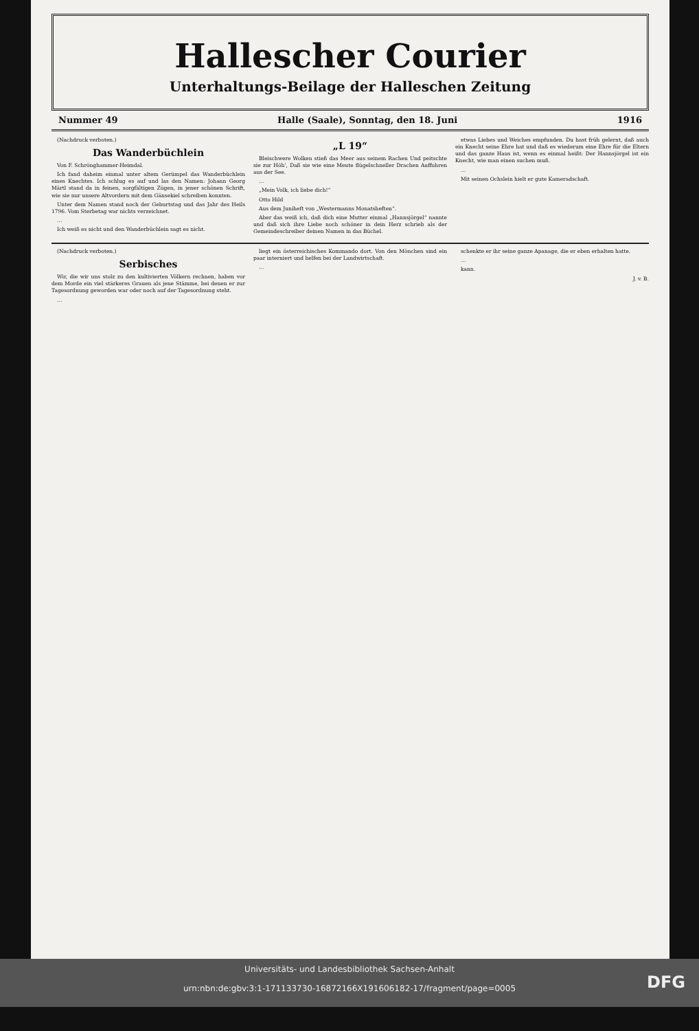Hallescher Courier
Unterhaltungs-Beilage der Halleschen Zeitung
Nummer 49 Halle (Saale), Sonntag, den 18. Juni 1916
(Nachdruck verboten.)
Das Wanderbüchlein
Von F. Schrönghammer-Heimdal.
Ich fand daheim einmal unter altem Gerümpel das Wanderbüchlein eines Knechtes. Ich schlug es auf und las den Namen: Johann Georg Märtl stand da in feinen, sorgfältigen Zügen, in jener schönen Schrift, wie sie nur unsere Altvordern mit dem Gänsekiel schreiben konnten.
Unter dem Namen stand noch der Geburtstag und das Jahr des Heils 1796. Vom Sterbetag war nichts verzeichnet.
…
Ich weiß es nicht und den Wanderbüchlein sagt es nicht.
„L 19“
Bleischwere Wolken stieß das Meer aus seinem Rachen Und peitschte sie zur Höh’, Daß sie wie eine Meute flügelschneller Drachen Auffuhren aus der See.
…
„Mein Volk, ich liebe dich!“
Otto Hild
Aus dem Juniheft von „Westermanns Monatsheften“.
Aber das weiß ich, daß dich eine Mutter einmal „Hannsjörgel“ nannte und daß sich ihre Liebe noch schöner in dein Herz schrieb als der Gemeindeschreiber deinen Namen in das Büchel.
etwas Liebes und Weiches empfunden. Du hast früh gelernt, daß auch ein Knecht seine Ehre hat und daß es wiederum eine Ehre für die Eltern und das ganze Haus ist, wenn es einmal heißt: Der Hannsjörgel ist ein Knecht, wie man einen suchen muß.
…
Mit seinen Ochslein hielt er gute Kameradschaft.
(Nachdruck verboten.)
Serbisches
Wir, die wir uns stolz zu den kultivierten Völkern rechnen, haben vor dem Morde ein viel stärkeres Grauen als jene Stämme, bei denen er zur Tagesordnung geworden war oder noch auf der Tagesordnung steht.
…
liegt ein österreichisches Kommando dort. Von den Mönchen sind ein paar interniert und helfen bei der Landwirtschaft.
…
schenkte er ihr seine ganze Apanage, die er eben erhalten hatte.
…
kann.
J. v. B.
Universitäts- und Landesbibliothek Sachsen-Anhalt
urn:nbn:de:gbv:3:1-171133730-16872166X191606182-17/fragment/page=0005
DFG